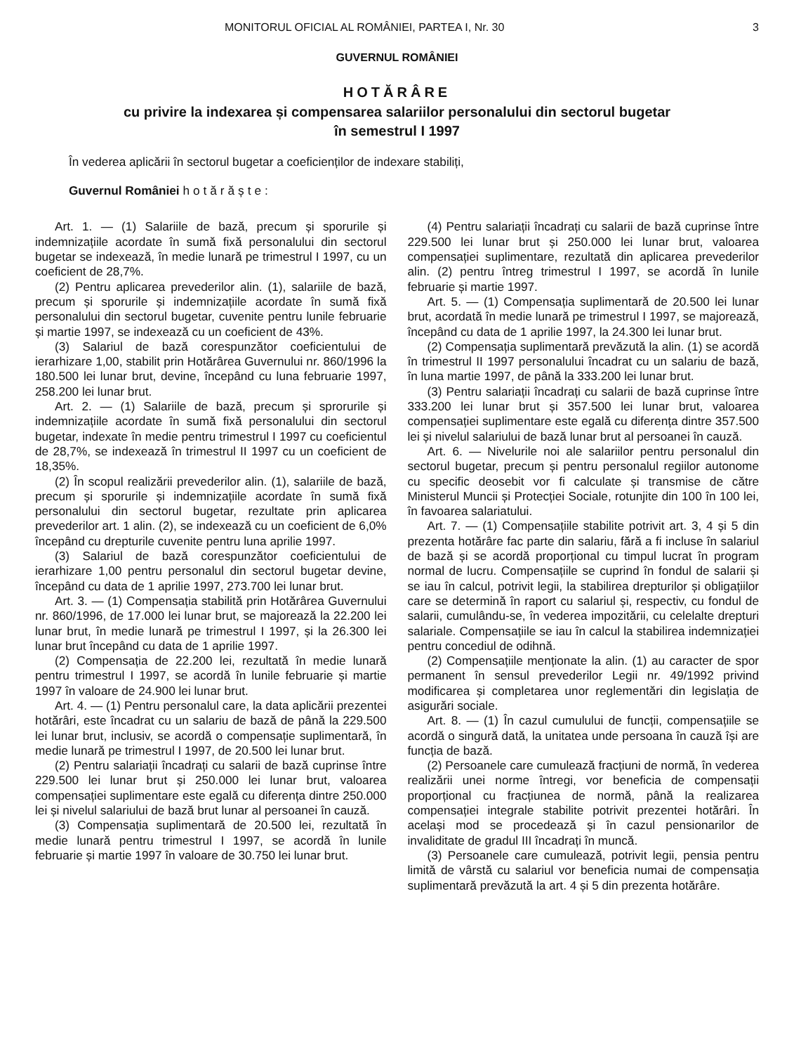MONITORUL OFICIAL AL ROMÂNIEI, PARTEA I, Nr. 30 3
GUVERNUL ROMÂNIEI
HOTĂRÂRE
cu privire la indexarea și compensarea salariilor personalului din sectorul bugetar
în semestrul I 1997
În vederea aplicării în sectorul bugetar a coeficienților de indexare stabiliți,
Guvernul României hotărăște:
Art. 1. — (1) Salariile de bază, precum și sporurile și indemnizațiile acordate în sumă fixă personalului din sectorul bugetar se indexează, în medie lunară pe trimestrul I 1997, cu un coeficient de 28,7%.
(2) Pentru aplicarea prevederilor alin. (1), salariile de bază, precum și sporurile și indemnizațiile acordate în sumă fixă personalului din sectorul bugetar, cuvenite pentru lunile februarie și martie 1997, se indexează cu un coeficient de 43%.
(3) Salariul de bază corespunzător coeficientului de ierarhizare 1,00, stabilit prin Hotărârea Guvernului nr. 860/1996 la 180.500 lei lunar brut, devine, începând cu luna februarie 1997, 258.200 lei lunar brut.
Art. 2. — (1) Salariile de bază, precum și sprorurile și indemnizațiile acordate în sumă fixă personalului din sectorul bugetar, indexate în medie pentru trimestrul I 1997 cu coeficientul de 28,7%, se indexează în trimestrul II 1997 cu un coeficient de 18,35%.
(2) În scopul realizării prevederilor alin. (1), salariile de bază, precum și sporurile și indemnizațiile acordate în sumă fixă personalului din sectorul bugetar, rezultate prin aplicarea prevederilor art. 1 alin. (2), se indexează cu un coeficient de 6,0% începând cu drepturile cuvenite pentru luna aprilie 1997.
(3) Salariul de bază corespunzător coeficientului de ierarhizare 1,00 pentru personalul din sectorul bugetar devine, începând cu data de 1 aprilie 1997, 273.700 lei lunar brut.
Art. 3. — (1) Compensația stabilită prin Hotărârea Guvernului nr. 860/1996, de 17.000 lei lunar brut, se majorează la 22.200 lei lunar brut, în medie lunară pe trimestrul I 1997, și la 26.300 lei lunar brut începând cu data de 1 aprilie 1997.
(2) Compensația de 22.200 lei, rezultată în medie lunară pentru trimestrul I 1997, se acordă în lunile februarie și martie 1997 în valoare de 24.900 lei lunar brut.
Art. 4. — (1) Pentru personalul care, la data aplicării prezentei hotărâri, este încadrat cu un salariu de bază de până la 229.500 lei lunar brut, inclusiv, se acordă o compensație suplimentară, în medie lunară pe trimestrul I 1997, de 20.500 lei lunar brut.
(2) Pentru salariații încadrați cu salarii de bază cuprinse între 229.500 lei lunar brut și 250.000 lei lunar brut, valoarea compensației suplimentare este egală cu diferența dintre 250.000 lei și nivelul salariului de bază brut lunar al persoanei în cauză.
(3) Compensația suplimentară de 20.500 lei, rezultată în medie lunară pentru trimestrul I 1997, se acordă în lunile februarie și martie 1997 în valoare de 30.750 lei lunar brut.
(4) Pentru salariații încadrați cu salarii de bază cuprinse între 229.500 lei lunar brut și 250.000 lei lunar brut, valoarea compensației suplimentare, rezultată din aplicarea prevederilor alin. (2) pentru întreg trimestrul I 1997, se acordă în lunile februarie și martie 1997.
Art. 5. — (1) Compensația suplimentară de 20.500 lei lunar brut, acordată în medie lunară pe trimestrul I 1997, se majorează, începând cu data de 1 aprilie 1997, la 24.300 lei lunar brut.
(2) Compensația suplimentară prevăzută la alin. (1) se acordă în trimestrul II 1997 personalului încadrat cu un salariu de bază, în luna martie 1997, de până la 333.200 lei lunar brut.
(3) Pentru salariații încadrați cu salarii de bază cuprinse între 333.200 lei lunar brut și 357.500 lei lunar brut, valoarea compensației suplimentare este egală cu diferența dintre 357.500 lei și nivelul salariului de bază lunar brut al persoanei în cauză.
Art. 6. — Nivelurile noi ale salariilor pentru personalul din sectorul bugetar, precum și pentru personalul regiilor autonome cu specific deosebit vor fi calculate și transmise de către Ministerul Muncii și Protecției Sociale, rotunjite din 100 în 100 lei, în favoarea salariatului.
Art. 7. — (1) Compensațiile stabilite potrivit art. 3, 4 și 5 din prezenta hotărâre fac parte din salariu, fără a fi incluse în salariul de bază și se acordă proporțional cu timpul lucrat în program normal de lucru. Compensațiile se cuprind în fondul de salarii și se iau în calcul, potrivit legii, la stabilirea drepturilor și obligațiilor care se determină în raport cu salariul și, respectiv, cu fondul de salarii, cumulându-se, în vederea impozitării, cu celelalte drepturi salariale. Compensațiile se iau în calcul la stabilirea indemnizației pentru concediul de odihnă.
(2) Compensațiile menționate la alin. (1) au caracter de spor permanent în sensul prevederilor Legii nr. 49/1992 privind modificarea și completarea unor reglementări din legislația de asigurări sociale.
Art. 8. — (1) În cazul cumulului de funcții, compensațiile se acordă o singură dată, la unitatea unde persoana în cauză își are funcția de bază.
(2) Persoanele care cumulează fracțiuni de normă, în vederea realizării unei norme întregi, vor beneficia de compensații proporțional cu fracțiunea de normă, până la realizarea compensației integrale stabilite potrivit prezentei hotărâri. În același mod se procedează și în cazul pensionarilor de invaliditate de gradul III încadrați în muncă.
(3) Persoanele care cumulează, potrivit legii, pensia pentru limită de vârstă cu salariul vor beneficia numai de compensația suplimentară prevăzută la art. 4 și 5 din prezenta hotărâre.